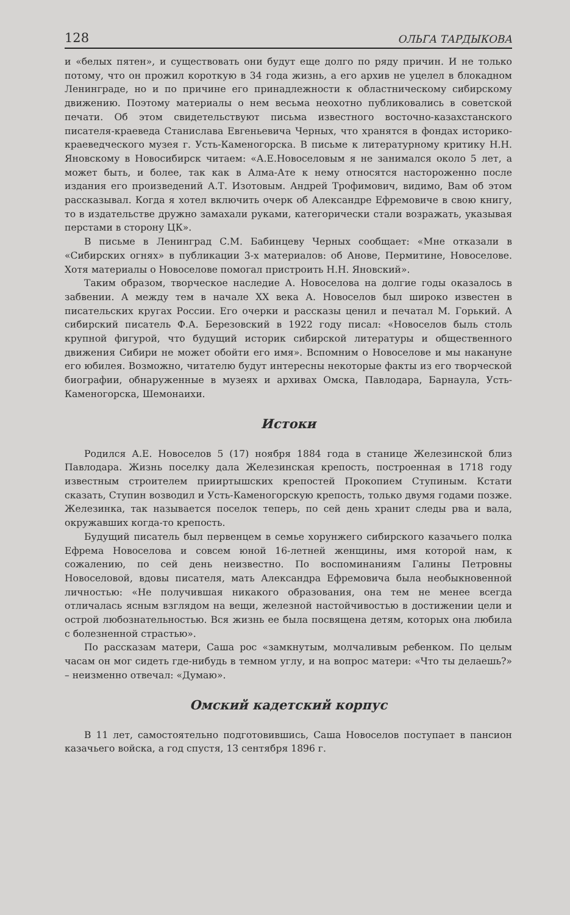128 ОЛЬГА ТАРДЫКОВА
и «белых пятен», и существовать они будут еще долго по ряду причин. И не только потому, что он прожил короткую в 34 года жизнь, а его архив не уцелел в блокадном Ленинграде, но и по причине его принадлежности к областническому сибирскому движению. Поэтому материалы о нем весьма неохотно публиковались в советской печати. Об этом свидетельствуют письма известного восточно-казахстанского писателя-краеведа Станислава Евгеньевича Черных, что хранятся в фондах историко-краеведческого музея г. Усть-Каменогорска. В письме к литературному критику Н.Н. Яновскому в Новосибирск читаем: «А.Е.Новоселовым я не занимался около 5 лет, а может быть, и более, так как в Алма-Ате к нему относятся настороженно после издания его произведений А.Т. Изотовым. Андрей Трофимович, видимо, Вам об этом рассказывал. Когда я хотел включить очерк об Александре Ефремовиче в свою книгу, то в издательстве дружно замахали руками, категорически стали возражать, указывая перстами в сторону ЦК».
В письме в Ленинград С.М. Бабинцеву Черных сообщает: «Мне отказали в «Сибирских огнях» в публикации 3-х материалов: об Анове, Пермитине, Новоселове. Хотя материалы о Новоселове помогал пристроить Н.Н. Яновский».
Таким образом, творческое наследие А. Новоселова на долгие годы оказалось в забвении. А между тем в начале XX века А. Новоселов был широко известен в писательских кругах России. Его очерки и рассказы ценил и печатал М. Горький. А сибирский писатель Ф.А. Березовский в 1922 году писал: «Новоселов быль столь крупной фигурой, что будущий историк сибирской литературы и общественного движения Сибири не может обойти его имя». Вспомним о Новоселове и мы накануне его юбилея. Возможно, читателю будут интересны некоторые факты из его творческой биографии, обнаруженные в музеях и архивах Омска, Павлодара, Барнаула, Усть-Каменогорска, Шемонаихи.
Истоки
Родился А.Е. Новоселов 5 (17) ноября 1884 года в станице Железинской близ Павлодара. Жизнь поселку дала Железинская крепость, построенная в 1718 году известным строителем прииртышских крепостей Прокопием Ступиным. Кстати сказать, Ступин возводил и Усть-Каменогорскую крепость, только двумя годами позже. Железинка, так называется поселок теперь, по сей день хранит следы рва и вала, окружавших когда-то крепость.
Будущий писатель был первенцем в семье хорунжего сибирского казачьего полка Ефрема Новоселова и совсем юной 16-летней женщины, имя которой нам, к сожалению, по сей день неизвестно. По воспоминаниям Галины Петровны Новоселовой, вдовы писателя, мать Александра Ефремовича была необыкновенной личностью: «Не получившая никакого образования, она тем не менее всегда отличалась ясным взглядом на вещи, железной настойчивостью в достижении цели и острой любознательностью. Вся жизнь ее была посвящена детям, которых она любила с болезненной страстью».
По рассказам матери, Саша рос «замкнутым, молчаливым ребенком. По целым часам он мог сидеть где-нибудь в темном углу, и на вопрос матери: «Что ты делаешь?» – неизменно отвечал: «Думаю».
Омский кадетский корпус
В 11 лет, самостоятельно подготовившись, Саша Новоселов поступает в пансион казачьего войска, а год спустя, 13 сентября 1896 г.